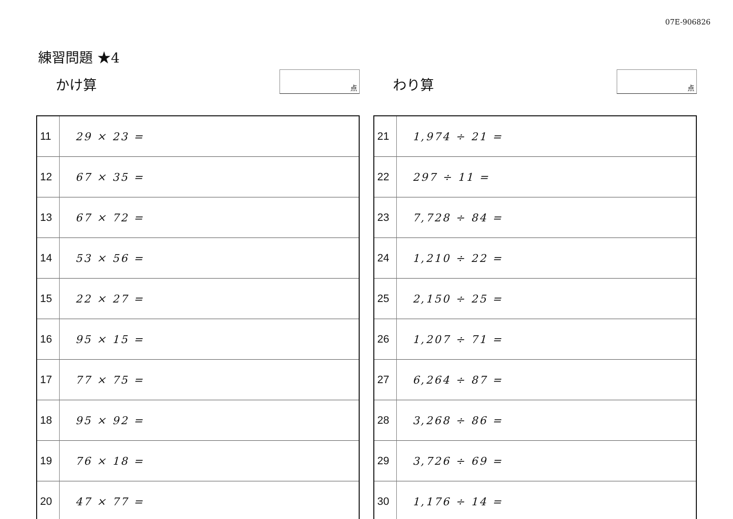07E-906826
練習問題 ★4
かけ算
点
| 11 | 29 × 23 = |
| 12 | 67 × 35 = |
| 13 | 67 × 72 = |
| 14 | 53 × 56 = |
| 15 | 22 × 27 = |
| 16 | 95 × 15 = |
| 17 | 77 × 75 = |
| 18 | 95 × 92 = |
| 19 | 76 × 18 = |
| 20 | 47 × 77 = |
わり算
点
| 21 | 1,974 ÷ 21 = |
| 22 | 297 ÷ 11 = |
| 23 | 7,728 ÷ 84 = |
| 24 | 1,210 ÷ 22 = |
| 25 | 2,150 ÷ 25 = |
| 26 | 1,207 ÷ 71 = |
| 27 | 6,264 ÷ 87 = |
| 28 | 3,268 ÷ 86 = |
| 29 | 3,726 ÷ 69 = |
| 30 | 1,176 ÷ 14 = |